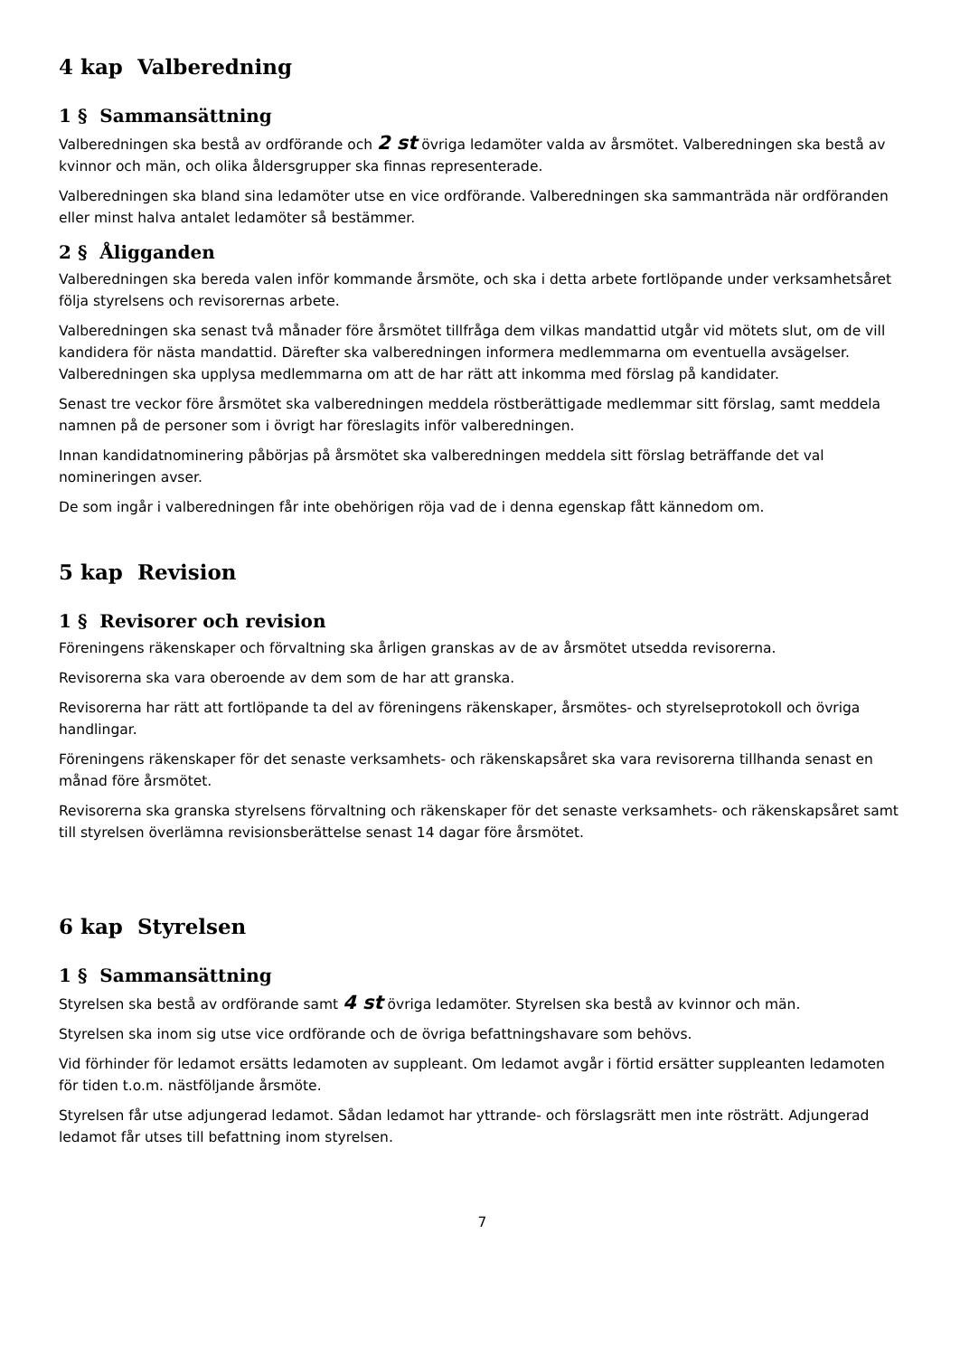4 kap Valberedning
1 § Sammansättning
Valberedningen ska bestå av ordförande och 2 st övriga ledamöter valda av årsmötet. Valberedningen ska bestå av kvinnor och män, och olika åldersgrupper ska finnas representerade.
Valberedningen ska bland sina ledamöter utse en vice ordförande. Valberedningen ska sammanträda när ordföranden eller minst halva antalet ledamöter så bestämmer.
2 § Åligganden
Valberedningen ska bereda valen inför kommande årsmöte, och ska i detta arbete fortlöpande under verksamhetsåret följa styrelsens och revisorernas arbete.
Valberedningen ska senast två månader före årsmötet tillfråga dem vilkas mandattid utgår vid mötets slut, om de vill kandidera för nästa mandattid. Därefter ska valberedningen informera medlemmarna om eventuella avsägelser. Valberedningen ska upplysa medlemmarna om att de har rätt att inkomma med förslag på kandidater.
Senast tre veckor före årsmötet ska valberedningen meddela röstberättigade medlemmar sitt förslag, samt meddela namnen på de personer som i övrigt har föreslagits inför valberedningen.
Innan kandidatnominering påbörjas på årsmötet ska valberedningen meddela sitt förslag beträffande det val nomineringen avser.
De som ingår i valberedningen får inte obehörigen röja vad de i denna egenskap fått kännedom om.
5 kap Revision
1 § Revisorer och revision
Föreningens räkenskaper och förvaltning ska årligen granskas av de av årsmötet utsedda revisorerna.
Revisorerna ska vara oberoende av dem som de har att granska.
Revisorerna har rätt att fortlöpande ta del av föreningens räkenskaper, årsmötes- och styrelseprotokoll och övriga handlingar.
Föreningens räkenskaper för det senaste verksamhets- och räkenskapsåret ska vara revisorerna tillhanda senast en månad före årsmötet.
Revisorerna ska granska styrelsens förvaltning och räkenskaper för det senaste verksamhets- och räkenskapsåret samt till styrelsen överlämna revisionsberättelse senast 14 dagar före årsmötet.
6 kap Styrelsen
1 § Sammansättning
Styrelsen ska bestå av ordförande samt 4 st övriga ledamöter. Styrelsen ska bestå av kvinnor och män.
Styrelsen ska inom sig utse vice ordförande och de övriga befattningshavare som behövs.
Vid förhinder för ledamot ersätts ledamoten av suppleant. Om ledamot avgår i förtid ersätter suppleanten ledamoten för tiden t.o.m. nästföljande årsmöte.
Styrelsen får utse adjungerad ledamot. Sådan ledamot har yttrande- och förslagsrätt men inte rösträtt. Adjungerad ledamot får utses till befattning inom styrelsen.
7